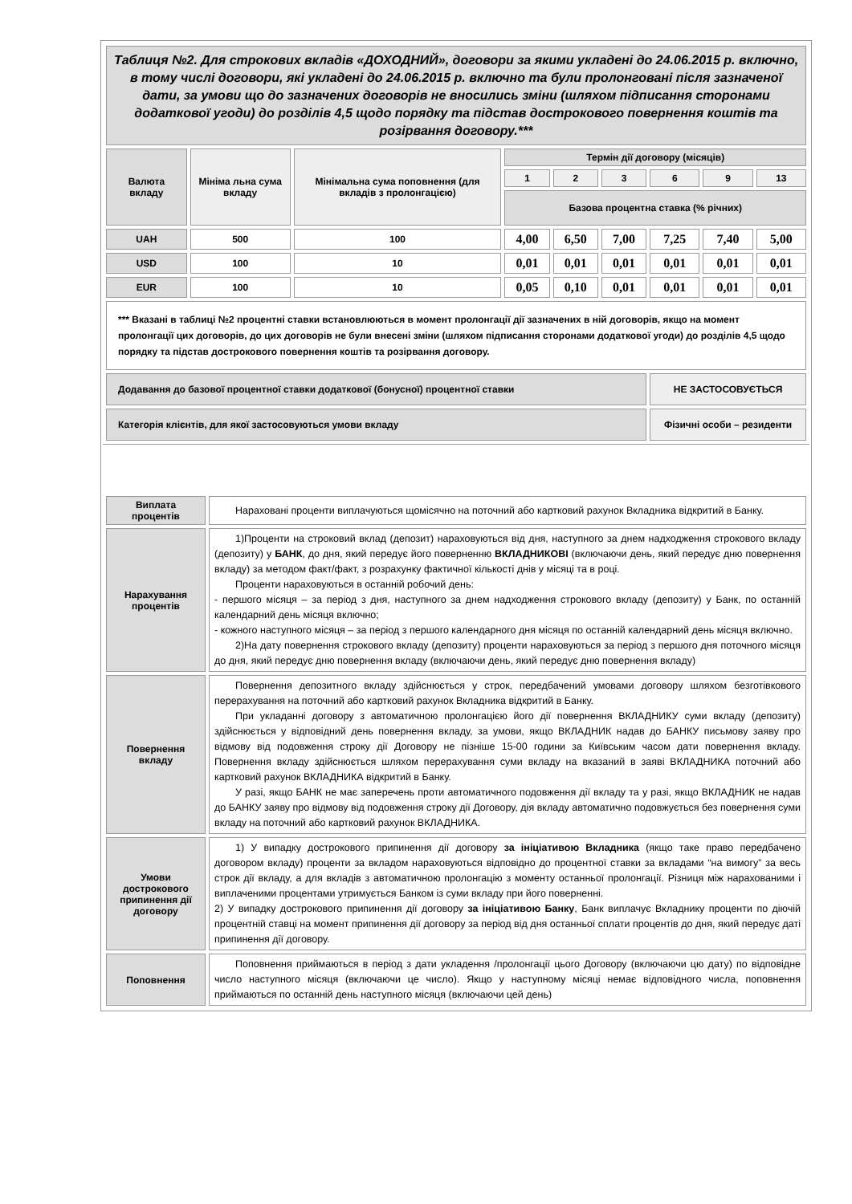| Таблиця №2. Для строкових вкладів «ДОХОДНИЙ», договори за якими укладені до 24.06.2015 р. включно, в тому числі договори, які укладені до 24.06.2015 р. включно та були пролонговані після зазначеної дати, за умови що до зазначених договорів не вносились зміни (шляхом підписання сторонами додаткової угоди) до розділів 4,5 щодо порядку та підстав дострокового повернення коштів та розірвання договору.*** | | | | | | | | |
| Валюта вкладу | Мініма льна сума вкладу | Мінімальна сума поповнення (для вкладів з пролонгацією) | Термін дії договору (місяців) | | | | | |
| | | | 1 | 2 | 3 | 6 | 9 | 13 |
| | | | Базова процентна ставка (% річних) | | | | | |
| UAH | 500 | 100 | 4,00 | 6,50 | 7,00 | 7,25 | 7,40 | 5,00 |
| USD | 100 | 10 | 0,01 | 0,01 | 0,01 | 0,01 | 0,01 | 0,01 |
| EUR | 100 | 10 | 0,05 | 0,10 | 0,01 | 0,01 | 0,01 | 0,01 |
| *** Вказані в таблиці №2 процентні ставки встановлюються в момент пролонгації дії зазначених в ній договорів, якщо на момент пролонгації цих договорів, до цих договорів не були внесені зміни (шляхом підписання сторонами додаткової угоди) до розділів 4,5 щодо порядку та підстав дострокового повернення коштів та розірвання договору. | | | | | | | | |
| Додавання до базової процентної ставки додаткової (бонусної) процентної ставки | | | | | | НЕ ЗАСТОСОВУЄТЬСЯ | | |
| Категорія клієнтів, для якої застосовуються умови вкладу | | | | | | Фізичні особи – резиденти | | |
| Виплата процентів | Нараховані проценти виплачуються щомісячно на поточний або картковий рахунок Вкладника відкритий в Банку. |
| Нарахування процентів | 1)Проценти на строковий вклад (депозит) нараховуються від дня, наступного за днем надходження строкового вкладу (депозиту) у БАНК , до дня, який передує його поверненню ВКЛАДНИКОВІ (включаючи день, який передує дню повернення вкладу) за методом факт/факт, з розрахунку фактичної кількості днів у місяці та в році. Проценти нараховуються в останній робочий день: - першого місяця – за період з дня, наступного за днем надходження строкового вкладу (депозиту) у Банк, по останній календарний день місяця включно; - кожного наступного місяця – за період з першого календарного дня місяця по останній календарний день місяця включно. 2)На дату повернення строкового вкладу (депозиту) проценти нараховуються за період з першого дня поточного місяця до дня, який передує дню повернення вкладу (включаючи день, який передує дню повернення вкладу) |
| Повернення вкладу | Повернення депозитного вкладу здійснюється у строк, передбачений умовами договору шляхом безготівкового перерахування на поточний або картковий рахунок Вкладника відкритий в Банку. При укладанні договору з автоматичною пролонгацією його дії повернення ВКЛАДНИКУ суми вкладу (депозиту) здійснюється у відповідний день повернення вкладу, за умови, якщо ВКЛАДНИК надав до БАНКУ письмову заяву про відмову від подовження строку дії Договору не пізніше 15-00 години за Київським часом дати повернення вкладу. Повернення вкладу здійснюється шляхом перерахування суми вкладу на вказаний в заяві ВКЛАДНИКА поточний або картковий рахунок ВКЛАДНИКА відкритий в Банку. У разі, якщо БАНК не має заперечень проти автоматичного подовження дії вкладу та у разі, якщо ВКЛАДНИК не надав до БАНКУ заяву про відмову від подовження строку дії Договору, дія вкладу автоматично подовжується без повернення суми вкладу на поточний або картковий рахунок ВКЛАДНИКА. |
| Умови дострокового припинення дії договору | 1) У випадку дострокового припинення дії договору за ініціативою Вкладника (якщо таке право передбачено договором вкладу) проценти за вкладом нараховуються відповідно до процентної ставки за вкладами “на вимогу” за весь строк дії вкладу, а для вкладів з автоматичною пролонгацію з моменту останньої пролонгації. Різниця між нарахованими і виплаченими процентами утримується Банком із суми вкладу при його поверненні. 2) У випадку дострокового припинення дії договору за ініціативою Банку , Банк виплачує Вкладнику проценти по діючій процентній ставці на момент припинення дії договору за період від дня останньої сплати процентів до дня, який передує даті припинення дії договору. |
| Поповнення | Поповнення приймаються в період з дати укладення /пролонгації цього Договору (включаючи цю дату) по відповідне число наступного місяця (включаючи це число). Якщо у наступному місяці немає відповідного числа, поповнення приймаються по останній день наступного місяця (включаючи цей день) |